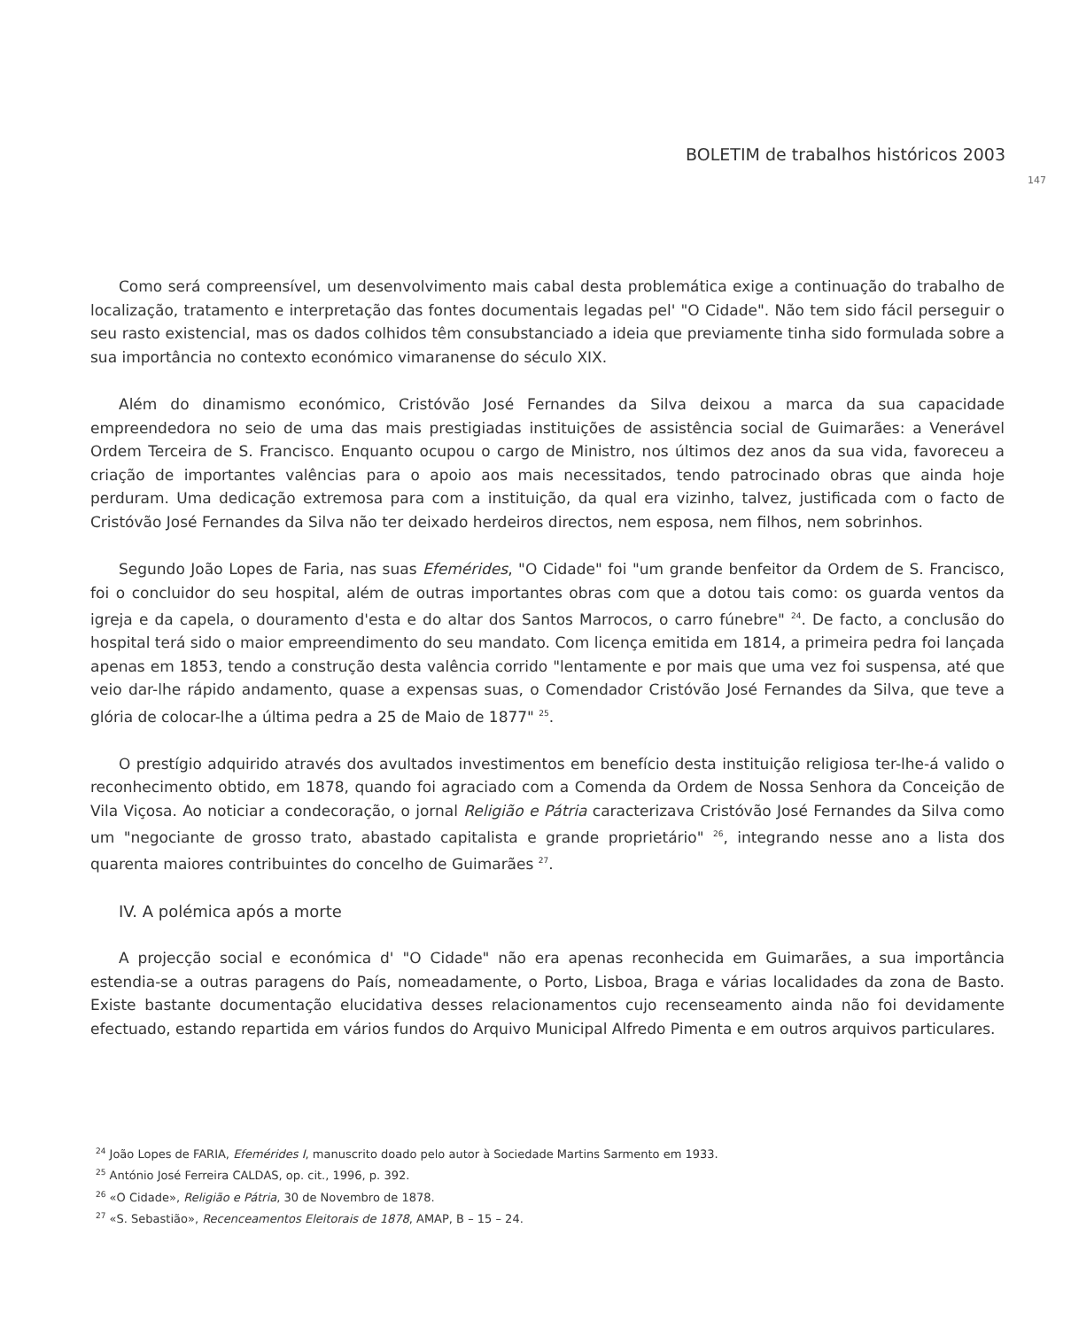BOLETIM de trabalhos históricos 2003
147
Como será compreensível, um desenvolvimento mais cabal desta problemática exige a continuação do trabalho de localização, tratamento e interpretação das fontes documentais legadas pel' "O Cidade". Não tem sido fácil perseguir o seu rasto existencial, mas os dados colhidos têm consubstanciado a ideia que previamente tinha sido formulada sobre a sua importância no contexto económico vimaranense do século XIX.
Além do dinamismo económico, Cristóvão José Fernandes da Silva deixou a marca da sua capacidade empreendedora no seio de uma das mais prestigiadas instituições de assistência social de Guimarães: a Venerável Ordem Terceira de S. Francisco. Enquanto ocupou o cargo de Ministro, nos últimos dez anos da sua vida, favoreceu a criação de importantes valências para o apoio aos mais necessitados, tendo patrocinado obras que ainda hoje perduram. Uma dedicação extremosa para com a instituição, da qual era vizinho, talvez, justificada com o facto de Cristóvão José Fernandes da Silva não ter deixado herdeiros directos, nem esposa, nem filhos, nem sobrinhos.
Segundo João Lopes de Faria, nas suas Efemérides, "O Cidade" foi "um grande benfeitor da Ordem de S. Francisco, foi o concluidor do seu hospital, além de outras importantes obras com que a dotou tais como: os guarda ventos da igreja e da capela, o douramento d'esta e do altar dos Santos Marrocos, o carro fúnebre" <sup>24</sup>. De facto, a conclusão do hospital terá sido o maior empreendimento do seu mandato. Com licença emitida em 1814, a primeira pedra foi lançada apenas em 1853, tendo a construção desta valência corrido "lentamente e por mais que uma vez foi suspensa, até que veio dar-lhe rápido andamento, quase a expensas suas, o Comendador Cristóvão José Fernandes da Silva, que teve a glória de colocar-lhe a última pedra a 25 de Maio de 1877" <sup>25</sup>.
O prestígio adquirido através dos avultados investimentos em benefício desta instituição religiosa ter-lhe-á valido o reconhecimento obtido, em 1878, quando foi agraciado com a Comenda da Ordem de Nossa Senhora da Conceição de Vila Viçosa. Ao noticiar a condecoração, o jornal Religião e Pátria caracterizava Cristóvão José Fernandes da Silva como um "negociante de grosso trato, abastado capitalista e grande proprietário" <sup>26</sup>, integrando nesse ano a lista dos quarenta maiores contribuintes do concelho de Guimarães <sup>27</sup>.
IV. A polémica após a morte
A projecção social e económica d' "O Cidade" não era apenas reconhecida em Guimarães, a sua importância estendia-se a outras paragens do País, nomeadamente, o Porto, Lisboa, Braga e várias localidades da zona de Basto. Existe bastante documentação elucidativa desses relacionamentos cujo recenseamento ainda não foi devidamente efectuado, estando repartida em vários fundos do Arquivo Municipal Alfredo Pimenta e em outros arquivos particulares.
<sup>24</sup> João Lopes de FARIA, Efemérides I, manuscrito doado pelo autor à Sociedade Martins Sarmento em 1933.
<sup>25</sup> António José Ferreira CALDAS, op. cit., 1996, p. 392.
<sup>26</sup> «O Cidade», Religião e Pátria, 30 de Novembro de 1878.
<sup>27</sup> «S. Sebastião», Recenceamentos Eleitorais de 1878, AMAP, B – 15 – 24.